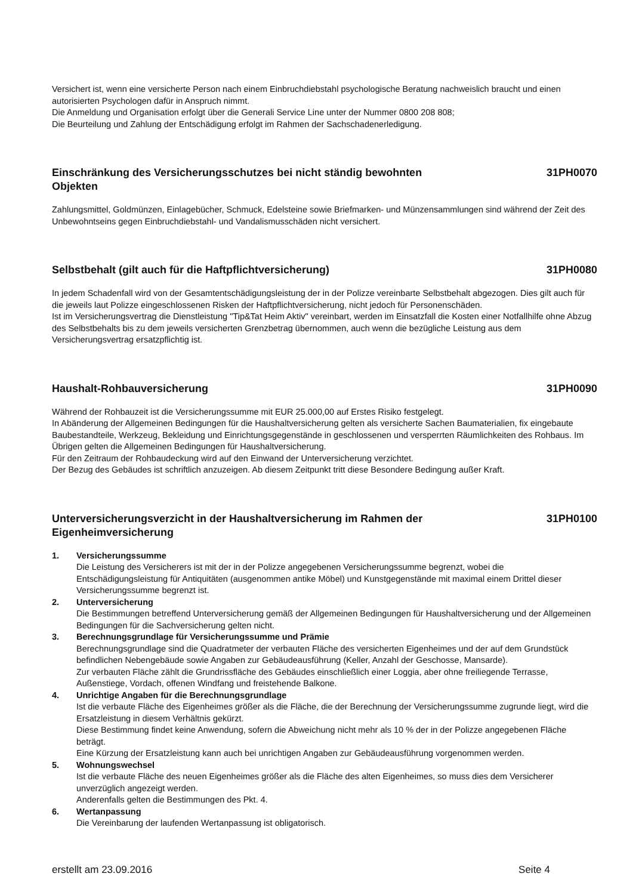Versichert ist, wenn eine versicherte Person nach einem Einbruchdiebstahl psychologische Beratung nachweislich braucht und einen autorisierten Psychologen dafür in Anspruch nimmt.
Die Anmeldung und Organisation erfolgt über die Generali Service Line unter der Nummer 0800 208 808;
Die Beurteilung und Zahlung der Entschädigung erfolgt im Rahmen der Sachschadenerledigung.
Einschränkung des Versicherungsschutzes bei nicht ständig bewohnten Objekten 31PH0070
Zahlungsmittel, Goldmünzen, Einlagebücher, Schmuck, Edelsteine sowie Briefmarken- und Münzensammlungen sind während der Zeit des Unbewohntseins gegen Einbruchdiebstahl- und Vandalismusschäden nicht versichert.
Selbstbehalt (gilt auch für die Haftpflichtversicherung) 31PH0080
In jedem Schadenfall wird von der Gesamtentschädigungsleistung der in der Polizze vereinbarte Selbstbehalt abgezogen. Dies gilt auch für die jeweils laut Polizze eingeschlossenen Risken der Haftpflichtversicherung, nicht jedoch für Personenschäden.
Ist im Versicherungsvertrag die Dienstleistung "Tip&Tat Heim Aktiv" vereinbart, werden im Einsatzfall die Kosten einer Notfallhilfe ohne Abzug des Selbstbehalts bis zu dem jeweils versicherten Grenzbetrag übernommen, auch wenn die bezügliche Leistung aus dem Versicherungsvertrag ersatzpflichtig ist.
Haushalt-Rohbauversicherung 31PH0090
Während der Rohbauzeit ist die Versicherungssumme mit EUR 25.000,00 auf Erstes Risiko festgelegt.
In Abänderung der Allgemeinen Bedingungen für die Haushaltversicherung gelten als versicherte Sachen Baumaterialien, fix eingebaute Baubestandteile, Werkzeug, Bekleidung und Einrichtungsgegenstände in geschlossenen und versperrten Räumlichkeiten des Rohbaus. Im Übrigen gelten die Allgemeinen Bedingungen für Haushaltversicherung.
Für den Zeitraum der Rohbaudeckung wird auf den Einwand der Unterversicherung verzichtet.
Der Bezug des Gebäudes ist schriftlich anzuzeigen. Ab diesem Zeitpunkt tritt diese Besondere Bedingung außer Kraft.
Unterversicherungsverzicht in der Haushaltversicherung im Rahmen der Eigenheimversicherung 31PH0100
1. Versicherungssumme
Die Leistung des Versicherers ist mit der in der Polizze angegebenen Versicherungssumme begrenzt, wobei die Entschädigungsleistung für Antiquitäten (ausgenommen antike Möbel) und Kunstgegenstände mit maximal einem Drittel dieser Versicherungssumme begrenzt ist.
2. Unterversicherung
Die Bestimmungen betreffend Unterversicherung gemäß der Allgemeinen Bedingungen für Haushaltversicherung und der Allgemeinen Bedingungen für die Sachversicherung gelten nicht.
3. Berechnungsgrundlage für Versicherungssumme und Prämie
Berechnungsgrundlage sind die Quadratmeter der verbauten Fläche des versicherten Eigenheimes und der auf dem Grundstück befindlichen Nebengebäude sowie Angaben zur Gebäudeausführung (Keller, Anzahl der Geschosse, Mansarde).
Zur verbauten Fläche zählt die Grundrissfläche des Gebäudes einschließlich einer Loggia, aber ohne freiliegende Terrasse, Außenstiege, Vordach, offenen Windfang und freistehende Balkone.
4. Unrichtige Angaben für die Berechnungsgrundlage
Ist die verbaute Fläche des Eigenheimes größer als die Fläche, die der Berechnung der Versicherungssumme zugrunde liegt, wird die Ersatzleistung in diesem Verhältnis gekürzt.
Diese Bestimmung findet keine Anwendung, sofern die Abweichung nicht mehr als 10 % der in der Polizze angegebenen Fläche beträgt.
Eine Kürzung der Ersatzleistung kann auch bei unrichtigen Angaben zur Gebäudeausführung vorgenommen werden.
5. Wohnungswechsel
Ist die verbaute Fläche des neuen Eigenheimes größer als die Fläche des alten Eigenheimes, so muss dies dem Versicherer unverzüglich angezeigt werden.
Anderenfalls gelten die Bestimmungen des Pkt. 4.
6. Wertanpassung
Die Vereinbarung der laufenden Wertanpassung ist obligatorisch.
erstellt am 23.09.2016 Seite 4